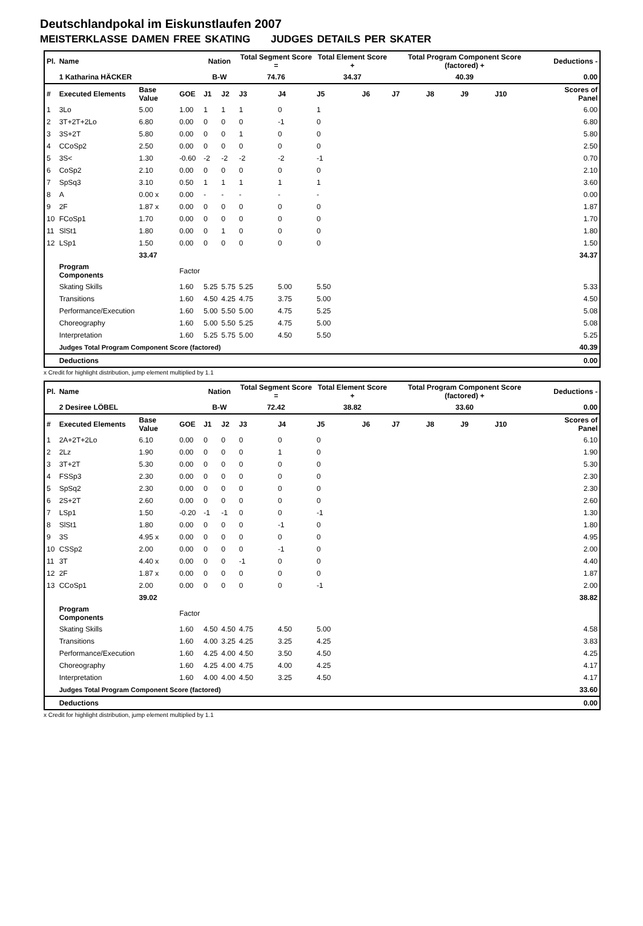Deutschlandpokal im Eiskunstlaufen 2007
MEISTERKLASSE DAMEN FREE SKATING JUDGES DETAILS PER SKATER
| Pl. | Name | | | Nation | | Total Segment Score = | | Total Element Score + | | Total Program Component Score (factored) + | | | | Deductions - | |
| --- | --- | --- | --- | --- | --- | --- | --- | --- | --- | --- | --- | --- | --- | --- | --- |
| | 1 Katharina HÄCKER | | | B-W | | 74.76 | | 34.37 | | 40.39 | | | | 0.00 | |
| # | Executed Elements | Base Value | GOE | J1 | J2 | J3 | J4 | J5 | J6 | J7 | J8 | J9 | J10 | | Scores of Panel |
| 1 | 3Lo | 5.00 | 1.00 | 1 | 1 | 1 | 0 | 1 | | | | | | | 6.00 |
| 2 | 3T+2T+2Lo | 6.80 | 0.00 | 0 | 0 | 0 | -1 | 0 | | | | | | | 6.80 |
| 3 | 3S+2T | 5.80 | 0.00 | 0 | 0 | 1 | 0 | 0 | | | | | | | 5.80 |
| 4 | CCoSp2 | 2.50 | 0.00 | 0 | 0 | 0 | 0 | 0 | | | | | | | 2.50 |
| 5 | 3S< | 1.30 | -0.60 | -2 | -2 | -2 | -2 | -1 | | | | | | | 0.70 |
| 6 | CoSp2 | 2.10 | 0.00 | 0 | 0 | 0 | 0 | 0 | | | | | | | 2.10 |
| 7 | SpSq3 | 3.10 | 0.50 | 1 | 1 | 1 | 1 | 1 | | | | | | | 3.60 |
| 8 | A | 0.00 x | 0.00 | - | - | - | - | - | | | | | | | 0.00 |
| 9 | 2F | 1.87 x | 0.00 | 0 | 0 | 0 | 0 | 0 | | | | | | | 1.87 |
| 10 | FCoSp1 | 1.70 | 0.00 | 0 | 0 | 0 | 0 | 0 | | | | | | | 1.70 |
| 11 | SlSt1 | 1.80 | 0.00 | 0 | 1 | 0 | 0 | 0 | | | | | | | 1.80 |
| 12 | LSp1 | 1.50 | 0.00 | 0 | 0 | 0 | 0 | 0 | | | | | | | 1.50 |
| | | 33.47 | | | | | | | | | | | | | 34.37 |
| | Program Components | | Factor | | | | | | | | | | | | |
| | Skating Skills | | 1.60 | 5.25 | 5.75 | 5.25 | 5.00 | 5.50 | | | | | | | 5.33 |
| | Transitions | | 1.60 | 4.50 | 4.25 | 4.75 | 3.75 | 5.00 | | | | | | | 4.50 |
| | Performance/Execution | | 1.60 | 5.00 | 5.50 | 5.00 | 4.75 | 5.25 | | | | | | | 5.08 |
| | Choreography | | 1.60 | 5.00 | 5.50 | 5.25 | 4.75 | 5.00 | | | | | | | 5.08 |
| | Interpretation | | 1.60 | 5.25 | 5.75 | 5.00 | 4.50 | 5.50 | | | | | | | 5.25 |
| | Judges Total Program Component Score (factored) | | | | | | | | | | | | | | 40.39 |
| | Deductions | | | | | | | | | | | | | | 0.00 |
x Credit for highlight distribution, jump element multiplied by 1.1
| Pl. | Name | | | Nation | | Total Segment Score = | | Total Element Score + | | Total Program Component Score (factored) + | | | | Deductions - | |
| --- | --- | --- | --- | --- | --- | --- | --- | --- | --- | --- | --- | --- | --- | --- | --- |
| | 2 Desiree LÖBEL | | | B-W | | 72.42 | | 38.82 | | 33.60 | | | | 0.00 | |
| # | Executed Elements | Base Value | GOE | J1 | J2 | J3 | J4 | J5 | J6 | J7 | J8 | J9 | J10 | | Scores of Panel |
| 1 | 2A+2T+2Lo | 6.10 | 0.00 | 0 | 0 | 0 | 0 | 0 | | | | | | | 6.10 |
| 2 | 2Lz | 1.90 | 0.00 | 0 | 0 | 0 | 1 | 0 | | | | | | | 1.90 |
| 3 | 3T+2T | 5.30 | 0.00 | 0 | 0 | 0 | 0 | 0 | | | | | | | 5.30 |
| 4 | FSSp3 | 2.30 | 0.00 | 0 | 0 | 0 | 0 | 0 | | | | | | | 2.30 |
| 5 | SpSq2 | 2.30 | 0.00 | 0 | 0 | 0 | 0 | 0 | | | | | | | 2.30 |
| 6 | 2S+2T | 2.60 | 0.00 | 0 | 0 | 0 | 0 | 0 | | | | | | | 2.60 |
| 7 | LSp1 | 1.50 | -0.20 | -1 | -1 | 0 | 0 | -1 | | | | | | | 1.30 |
| 8 | SlSt1 | 1.80 | 0.00 | 0 | 0 | 0 | -1 | 0 | | | | | | | 1.80 |
| 9 | 3S | 4.95 x | 0.00 | 0 | 0 | 0 | 0 | 0 | | | | | | | 4.95 |
| 10 | CSSp2 | 2.00 | 0.00 | 0 | 0 | 0 | -1 | 0 | | | | | | | 2.00 |
| 11 | 3T | 4.40 x | 0.00 | 0 | 0 | -1 | 0 | 0 | | | | | | | 4.40 |
| 12 | 2F | 1.87 x | 0.00 | 0 | 0 | 0 | 0 | 0 | | | | | | | 1.87 |
| 13 | CCoSp1 | 2.00 | 0.00 | 0 | 0 | 0 | 0 | -1 | | | | | | | 2.00 |
| | | 39.02 | | | | | | | | | | | | | 38.82 |
| | Program Components | | Factor | | | | | | | | | | | | |
| | Skating Skills | | 1.60 | 4.50 | 4.50 | 4.75 | 4.50 | 5.00 | | | | | | | 4.58 |
| | Transitions | | 1.60 | 4.00 | 3.25 | 4.25 | 3.25 | 4.25 | | | | | | | 3.83 |
| | Performance/Execution | | 1.60 | 4.25 | 4.00 | 4.50 | 3.50 | 4.50 | | | | | | | 4.25 |
| | Choreography | | 1.60 | 4.25 | 4.00 | 4.75 | 4.00 | 4.25 | | | | | | | 4.17 |
| | Interpretation | | 1.60 | 4.00 | 4.00 | 4.50 | 3.25 | 4.50 | | | | | | | 4.17 |
| | Judges Total Program Component Score (factored) | | | | | | | | | | | | | | 33.60 |
| | Deductions | | | | | | | | | | | | | | 0.00 |
x Credit for highlight distribution, jump element multiplied by 1.1